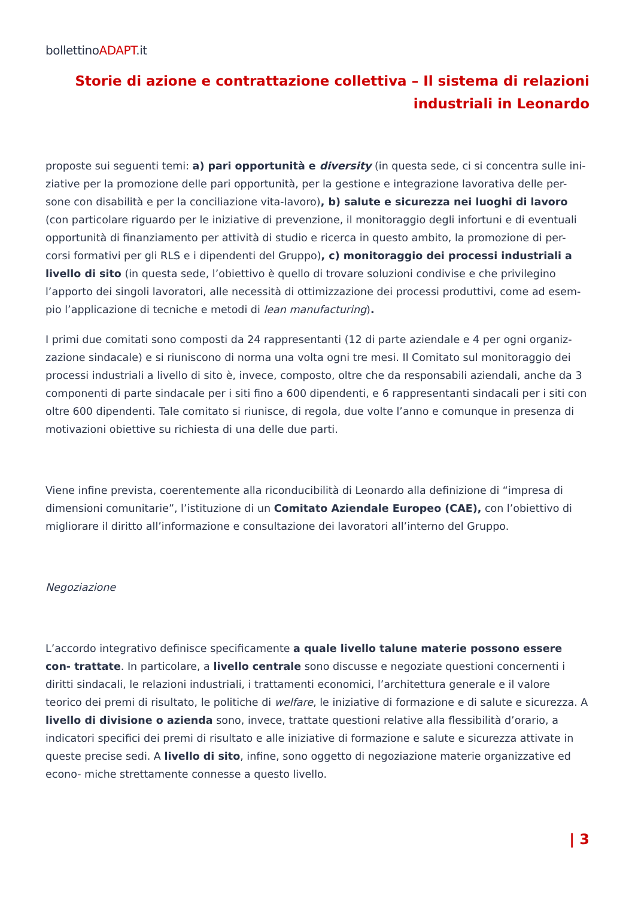bollettinoADAPT.it
Storie di azione e contrattazione collettiva – Il sistema di relazioni industriali in Leonardo
proposte sui seguenti temi: a) pari opportunità e diversity (in questa sede, ci si concentra sulle ini- ziative per la promozione delle pari opportunità, per la gestione e integrazione lavorativa delle per- sone con disabilità e per la conciliazione vita-lavoro), b) salute e sicurezza nei luoghi di lavoro (con particolare riguardo per le iniziative di prevenzione, il monitoraggio degli infortuni e di eventuali opportunità di finanziamento per attività di studio e ricerca in questo ambito, la promozione di per- corsi formativi per gli RLS e i dipendenti del Gruppo), c) monitoraggio dei processi industriali a livello di sito (in questa sede, l’obiettivo è quello di trovare soluzioni condivise e che privilegino l’apporto dei singoli lavoratori, alle necessità di ottimizzazione dei processi produttivi, come ad esem- pio l’applicazione di tecniche e metodi di lean manufacturing).
I primi due comitati sono composti da 24 rappresentanti (12 di parte aziendale e 4 per ogni organiz- zazione sindacale) e si riuniscono di norma una volta ogni tre mesi. Il Comitato sul monitoraggio dei processi industriali a livello di sito è, invece, composto, oltre che da responsabili aziendali, anche da 3 componenti di parte sindacale per i siti fino a 600 dipendenti, e 6 rappresentanti sindacali per i siti con oltre 600 dipendenti. Tale comitato si riunisce, di regola, due volte l’anno e comunque in presenza di motivazioni obiettive su richiesta di una delle due parti.
Viene infine prevista, coerentemente alla riconducibilità di Leonardo alla definizione di “impresa di dimensioni comunitarie”, l’istituzione di un Comitato Aziendale Europeo (CAE), con l’obiettivo di migliorare il diritto all’informazione e consultazione dei lavoratori all’interno del Gruppo.
Negoziazione
L’accordo integrativo definisce specificamente a quale livello talune materie possono essere con- trattate. In particolare, a livello centrale sono discusse e negoziate questioni concernenti i diritti sindacali, le relazioni industriali, i trattamenti economici, l’architettura generale e il valore teorico dei premi di risultato, le politiche di welfare, le iniziative di formazione e di salute e sicurezza. A livello di divisione o azienda sono, invece, trattate questioni relative alla flessibilità d’orario, a indicatori specifici dei premi di risultato e alle iniziative di formazione e salute e sicurezza attivate in queste precise sedi. A livello di sito, infine, sono oggetto di negoziazione materie organizzative ed econo- miche strettamente connesse a questo livello.
| 3